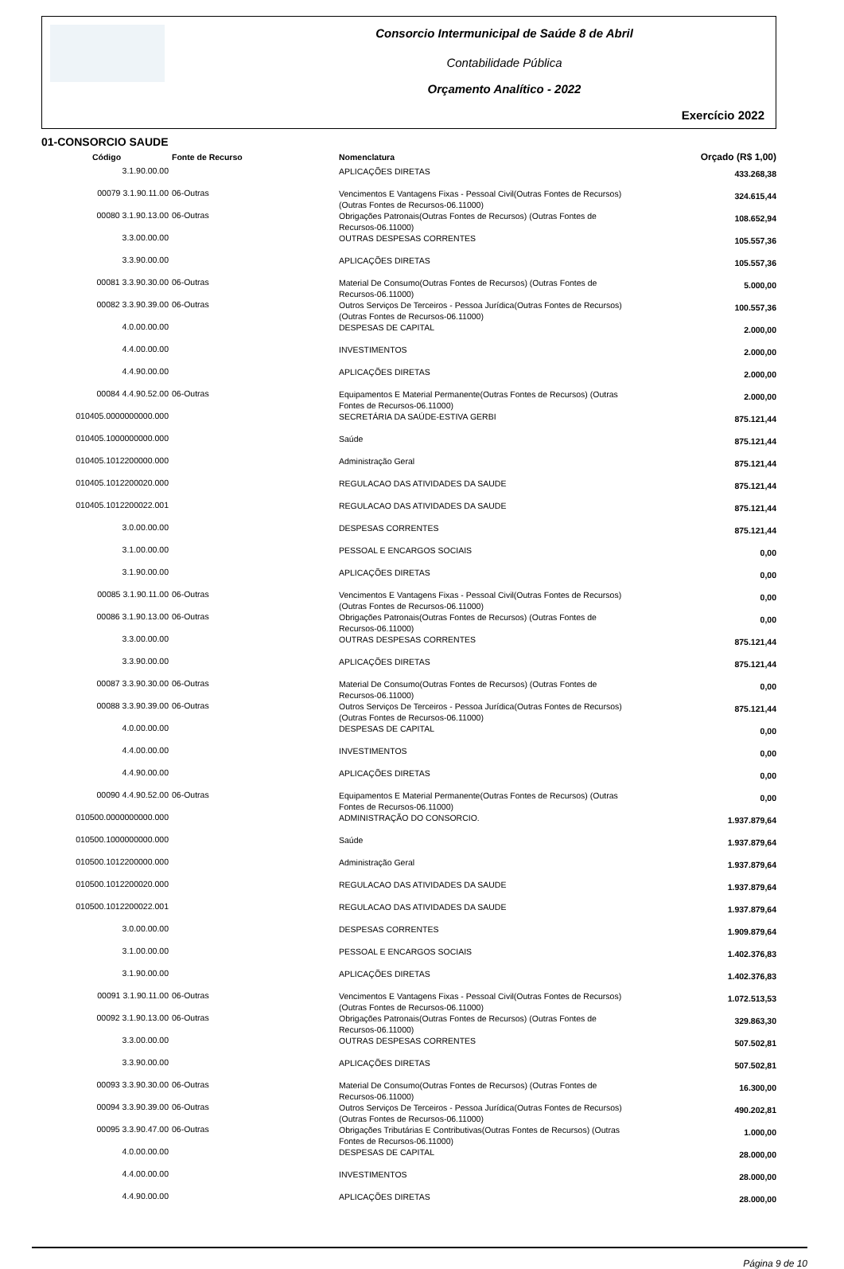Consorcio Intermunicipal de Saúde 8 de Abril
Contabilidade Pública
Orçamento Analítico - 2022
Exercício 2022
01-CONSORCIO SAUDE
| Código | Fonte de Recurso | Nomenclatura | Orçado (R$ 1,00) |
| --- | --- | --- | --- |
| 3.1.90.00.00 | | APLICAÇÕES DIRETAS | 433.268,38 |
| 00079 3.1.90.11.00 | 06-Outras | Vencimentos E Vantagens Fixas - Pessoal Civil(Outras Fontes de Recursos) (Outras Fontes de Recursos-06.11000) | 324.615,44 |
| 00080 3.1.90.13.00 | 06-Outras | Obrigações Patronais(Outras Fontes de Recursos) (Outras Fontes de Recursos-06.11000) | 108.652,94 |
| 3.3.00.00.00 | | OUTRAS DESPESAS CORRENTES | 105.557,36 |
| 3.3.90.00.00 | | APLICAÇÕES DIRETAS | 105.557,36 |
| 00081 3.3.90.30.00 | 06-Outras | Material De Consumo(Outras Fontes de Recursos) (Outras Fontes de Recursos-06.11000) | 5.000,00 |
| 00082 3.3.90.39.00 | 06-Outras | Outros Serviços De Terceiros - Pessoa Jurídica(Outras Fontes de Recursos) (Outras Fontes de Recursos-06.11000) | 100.557,36 |
| 4.0.00.00.00 | | DESPESAS DE CAPITAL | 2.000,00 |
| 4.4.00.00.00 | | INVESTIMENTOS | 2.000,00 |
| 4.4.90.00.00 | | APLICAÇÕES DIRETAS | 2.000,00 |
| 00084 4.4.90.52.00 | 06-Outras | Equipamentos E Material Permanente(Outras Fontes de Recursos) (Outras Fontes de Recursos-06.11000) | 2.000,00 |
| 010405.0000000000.000 | | SECRETÁRIA DA SAÚDE-ESTIVA GERBI | 875.121,44 |
| 010405.1000000000.000 | | Saúde | 875.121,44 |
| 010405.1012200000.000 | | Administração Geral | 875.121,44 |
| 010405.1012200020.000 | | REGULACAO DAS ATIVIDADES DA SAUDE | 875.121,44 |
| 010405.1012200022.001 | | REGULACAO DAS ATIVIDADES DA SAUDE | 875.121,44 |
| 3.0.00.00.00 | | DESPESAS CORRENTES | 875.121,44 |
| 3.1.00.00.00 | | PESSOAL E ENCARGOS SOCIAIS | 0,00 |
| 3.1.90.00.00 | | APLICAÇÕES DIRETAS | 0,00 |
| 00085 3.1.90.11.00 | 06-Outras | Vencimentos E Vantagens Fixas - Pessoal Civil(Outras Fontes de Recursos) (Outras Fontes de Recursos-06.11000) | 0,00 |
| 00086 3.1.90.13.00 | 06-Outras | Obrigações Patronais(Outras Fontes de Recursos) (Outras Fontes de Recursos-06.11000) | 0,00 |
| 3.3.00.00.00 | | OUTRAS DESPESAS CORRENTES | 875.121,44 |
| 3.3.90.00.00 | | APLICAÇÕES DIRETAS | 875.121,44 |
| 00087 3.3.90.30.00 | 06-Outras | Material De Consumo(Outras Fontes de Recursos) (Outras Fontes de Recursos-06.11000) | 0,00 |
| 00088 3.3.90.39.00 | 06-Outras | Outros Serviços De Terceiros - Pessoa Jurídica(Outras Fontes de Recursos) (Outras Fontes de Recursos-06.11000) | 875.121,44 |
| 4.0.00.00.00 | | DESPESAS DE CAPITAL | 0,00 |
| 4.4.00.00.00 | | INVESTIMENTOS | 0,00 |
| 4.4.90.00.00 | | APLICAÇÕES DIRETAS | 0,00 |
| 00090 4.4.90.52.00 | 06-Outras | Equipamentos E Material Permanente(Outras Fontes de Recursos) (Outras Fontes de Recursos-06.11000) | 0,00 |
| 010500.0000000000.000 | | ADMINISTRAÇÃO DO CONSORCIO. | 1.937.879,64 |
| 010500.1000000000.000 | | Saúde | 1.937.879,64 |
| 010500.1012200000.000 | | Administração Geral | 1.937.879,64 |
| 010500.1012200020.000 | | REGULACAO DAS ATIVIDADES DA SAUDE | 1.937.879,64 |
| 010500.1012200022.001 | | REGULACAO DAS ATIVIDADES DA SAUDE | 1.937.879,64 |
| 3.0.00.00.00 | | DESPESAS CORRENTES | 1.909.879,64 |
| 3.1.00.00.00 | | PESSOAL E ENCARGOS SOCIAIS | 1.402.376,83 |
| 3.1.90.00.00 | | APLICAÇÕES DIRETAS | 1.402.376,83 |
| 00091 3.1.90.11.00 | 06-Outras | Vencimentos E Vantagens Fixas - Pessoal Civil(Outras Fontes de Recursos) (Outras Fontes de Recursos-06.11000) | 1.072.513,53 |
| 00092 3.1.90.13.00 | 06-Outras | Obrigações Patronais(Outras Fontes de Recursos) (Outras Fontes de Recursos-06.11000) | 329.863,30 |
| 3.3.00.00.00 | | OUTRAS DESPESAS CORRENTES | 507.502,81 |
| 3.3.90.00.00 | | APLICAÇÕES DIRETAS | 507.502,81 |
| 00093 3.3.90.30.00 | 06-Outras | Material De Consumo(Outras Fontes de Recursos) (Outras Fontes de Recursos-06.11000) | 16.300,00 |
| 00094 3.3.90.39.00 | 06-Outras | Outros Serviços De Terceiros - Pessoa Jurídica(Outras Fontes de Recursos) (Outras Fontes de Recursos-06.11000) | 490.202,81 |
| 00095 3.3.90.47.00 | 06-Outras | Obrigações Tributárias E Contributivas(Outras Fontes de Recursos) (Outras Fontes de Recursos-06.11000) | 1.000,00 |
| 4.0.00.00.00 | | DESPESAS DE CAPITAL | 28.000,00 |
| 4.4.00.00.00 | | INVESTIMENTOS | 28.000,00 |
| 4.4.90.00.00 | | APLICAÇÕES DIRETAS | 28.000,00 |
Página 9 de 10